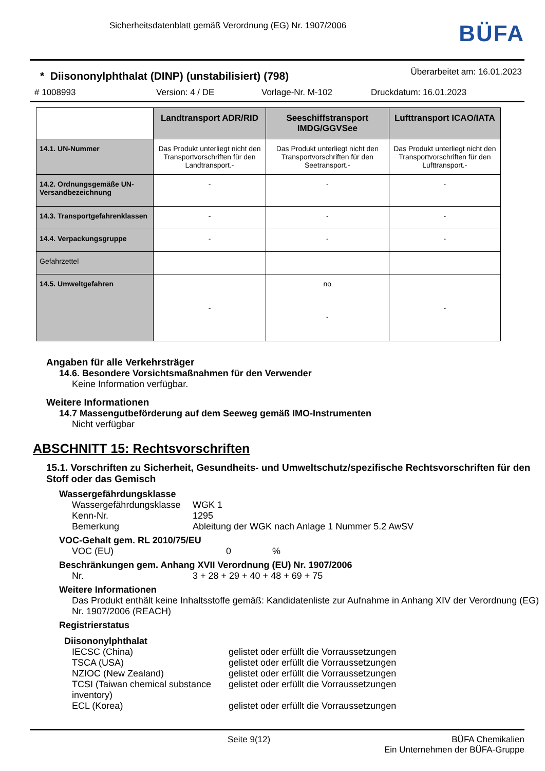Sicherheitsdatenblatt gemäß Verordnung (EG) Nr. 1907/2006
BÜFA
* Diisononylphthalat (DINP) (unstabilisiert) (798)
Überarbeitet am: 16.01.2023
# 1008993 Version: 4 / DE Vorlage-Nr. M-102 Druckdatum: 16.01.2023
| | Landtransport ADR/RID | Seeschiffstransport IMDG/GGVSee | Lufttransport ICAO/IATA |
| --- | --- | --- | --- |
| 14.1. UN-Nummer | Das Produkt unterliegt nicht den Transportvorschriften für den Landtransport.- | Das Produkt unterliegt nicht den Transportvorschriften für den Seetransport.- | Das Produkt unterliegt nicht den Transportvorschriften für den Lufttransport.- |
| 14.2. Ordnungsgemäße UN-Versandbezeichnung | - | - | - |
| 14.3. Transportgefahrenklassen | - | - | - |
| 14.4. Verpackungsgruppe | - | - | - |
| Gefahrzettel | | | |
| 14.5. Umweltgefahren | - | no - | - |
Angaben für alle Verkehrsträger
14.6. Besondere Vorsichtsmaßnahmen für den Verwender
Keine Information verfügbar.
Weitere Informationen
14.7 Massengutbeförderung auf dem Seeweg gemäß IMO-Instrumenten
Nicht verfügbar
ABSCHNITT 15: Rechtsvorschriften
15.1. Vorschriften zu Sicherheit, Gesundheits- und Umweltschutz/spezifische Rechtsvorschriften für den Stoff oder das Gemisch
Wassergefährdungsklasse
Wassergefährdungsklasse WGK 1
Kenn-Nr. 1295
Bemerkung Ableitung der WGK nach Anlage 1 Nummer 5.2 AwSV
VOC-Gehalt gem. RL 2010/75/EU
VOC (EU) 0%
Beschränkungen gem. Anhang XVII Verordnung (EU) Nr. 1907/2006
Nr. 3 + 28 + 29 + 40 + 48 + 69 + 75
Weitere Informationen
Das Produkt enthält keine Inhaltsstoffe gemäß: Kandidatenliste zur Aufnahme in Anhang XIV der Verordnung (EG) Nr. 1907/2006 (REACH)
Registrierstatus
Diisononylphthalat
IECSC (China) gelistet oder erfüllt die Vorraussetzungen
TSCA (USA) gelistet oder erfüllt die Vorraussetzungen
NZIOC (New Zealand) gelistet oder erfüllt die Vorraussetzungen
TCSI (Taiwan chemical substance inventory) gelistet oder erfüllt die Vorraussetzungen
ECL (Korea) gelistet oder erfüllt die Vorraussetzungen
Seite 9(12) BÜFA Chemikalien
Ein Unternehmen der BÜFA-Gruppe